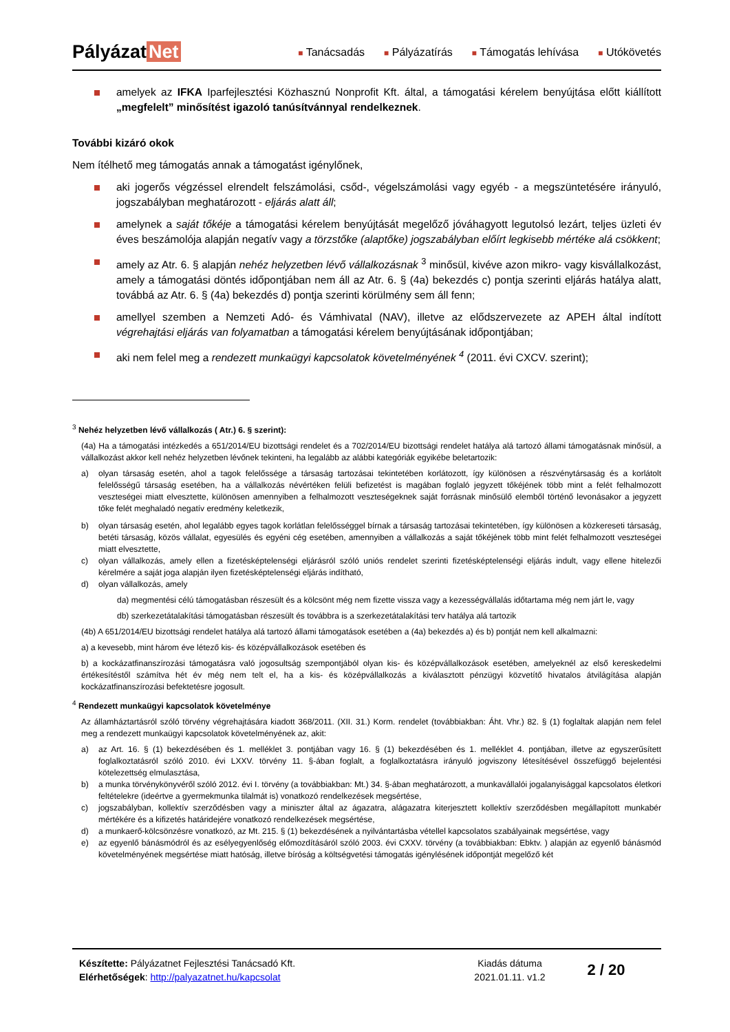Pályázat Net
■ Tanácsadás ■ Pályázatírás ■ Támogatás lehívása ■ Utókövetés
amelyek az IFKA Iparfejlesztési Közhasznú Nonprofit Kft. által, a támogatási kérelem benyújtása előtt kiállított „megfelelt” minősítést igazoló tanúsítvánnyal rendelkeznek.
További kizáró okok
Nem ítélhető meg támogatás annak a támogatást igénylőnek,
aki jogerős végzéssel elrendelt felszámolási, csőd-, végelszámolási vagy egyéb - a megszüntetésére irányuló, jogszabályban meghatározott - eljárás alatt áll;
amelynek a saját tőkéje a támogatási kérelem benyújtását megelőző jóváhagyott legutolsó lezárt, teljes üzleti év éves beszámolója alapján negatív vagy a törzstőke (alaptőke) jogszabályban előírt legkisebb mértéke alá csökkent;
amely az Atr. 6. § alapján nehéz helyzetben lévő vállalkozásnak <sup>3</sup> minősül, kivéve azon mikro- vagy kisvállalkozást, amely a támogatási döntés időpontjában nem áll az Atr. 6. § (4a) bekezdés c) pontja szerinti eljárás hatálya alatt, továbbá az Atr. 6. § (4a) bekezdés d) pontja szerinti körülmény sem áll fenn;
amellyel szemben a Nemzeti Adó- és Vámhivatal (NAV), illetve az elődszervezete az APEH által indított végrehajtási eljárás van folyamatban a támogatási kérelem benyújtásának időpontjában;
aki nem felel meg a rendezett munkaügyi kapcsolatok követelményének <sup>4</sup> (2011. évi CXCV. szerint);
<sup>3</sup> Nehéz helyzetben lévő vállalkozás ( Atr.) 6. § szerint):
(4a) Ha a támogatási intézkedés a 651/2014/EU bizottsági rendelet és a 702/2014/EU bizottsági rendelet hatálya alá tartozó állami támogatásnak minősül, a vállalkozást akkor kell nehéz helyzetben lévőnek tekinteni, ha legalább az alábbi kategóriák egyikébe beletartozik:
a) olyan társaság esetén, ahol a tagok felelőssége a társaság tartozásai tekintetében korlátozott, így különösen a részvénytársaság és a korlátolt felelősségű társaság esetében, ha a vállalkozás névértéken felüli befizetést is magában foglaló jegyzett tőkéjének több mint a felét felhalmozott veszteségei miatt elvesztette, különösen amennyiben a felhalmozott veszteségeknek saját forrásnak minősülő elemből történő levonásakor a jegyzett tőke felét meghaladó negatív eredmény keletkezik,
b) olyan társaság esetén, ahol legalább egyes tagok korlátlan felelősséggel bírnak a társaság tartozásai tekintetében, így különösen a közkereseti társaság, betéti társaság, közös vállalat, egyesülés és egyéni cég esetében, amennyiben a vállalkozás a saját tőkéjének több mint felét felhalmozott veszteségei miatt elvesztette,
c) olyan vállalkozás, amely ellen a fizetésképtelenségi eljárásról szóló uniós rendelet szerinti fizetésképtelenségi eljárás indult, vagy ellene hitelezői kérelmére a saját joga alapján ilyen fizetésképtelenségi eljárás indítható,
d) olyan vállalkozás, amely
da) megmentési célú támogatásban részesült és a kölcsönt még nem fizette vissza vagy a kezességvállalás időtartama még nem járt le, vagy
db) szerkezetátalakítási támogatásban részesült és továbbra is a szerkezetátalakítási terv hatálya alá tartozik
(4b) A 651/2014/EU bizottsági rendelet hatálya alá tartozó állami támogatások esetében a (4a) bekezdés a) és b) pontját nem kell alkalmazni:
a) a kevesebb, mint három éve létező kis- és középvállalkozások esetében és
b) a kockázatfinanszírozási támogatásra való jogosultság szempontjából olyan kis- és középvállalkozások esetében, amelyeknél az első kereskedelmi értékesítéstől számítva hét év még nem telt el, ha a kis- és középvállalkozás a kiválasztott pénzügyi közvetítő hivatalos átvilágítása alapján kockázatfinanszírozási befektetésre jogosult.
<sup>4</sup> Rendezett munkaügyi kapcsolatok követelménye
Az államháztartásról szóló törvény végrehajtására kiadott 368/2011. (XII. 31.) Korm. rendelet (továbbiakban: Áht. Vhr.) 82. § (1) foglaltak alapján nem felel meg a rendezett munkaügyi kapcsolatok követelményének az, akit:
a) az Art. 16. § (1) bekezdésében és 1. melléklet 3. pontjában vagy 16. § (1) bekezdésében és 1. melléklet 4. pontjában, illetve az egyszerűsített foglalkoztatásról szóló 2010. évi LXXV. törvény 11. §-ában foglalt, a foglalkoztatásra irányuló jogviszony létesítésével összefüggő bejelentési kötelezettség elmulasztása,
b) a munka törvénykönyvéről szóló 2012. évi I. törvény (a továbbiakban: Mt.) 34. §-ában meghatározott, a munkavállalói jogalanyisággal kapcsolatos életkori feltételekre (ideértve a gyermekmunka tilalmát is) vonatkozó rendelkezések megsértése,
c) jogszabályban, kollektív szerződésben vagy a miniszter által az ágazatra, alágazatra kiterjesztett kollektív szerződésben megállapított munkabér mértékére és a kifizetés határidejére vonatkozó rendelkezések megsértése,
d) a munkaerő-kölcsönzésre vonatkozó, az Mt. 215. § (1) bekezdésének a nyilvántartásba vétellel kapcsolatos szabályainak megsértése, vagy
e) az egyenlő bánásmódról és az esélyegyenlőség előmozdításáról szóló 2003. évi CXXV. törvény (a továbbiakban: Ebktv. ) alapján az egyenlő bánásmód követelményének megsértése miatt hatóság, illetve bíróság a költségvetési támogatás igénylésének időpontját megelőző két
Készítette: Pályázatnet Fejlesztési Tanácsadó Kft.
Elérhetőségek: http://palyazatnet.hu/kapcsolat
Kiadás dátuma
2021.01.11. v1.2
2 / 20